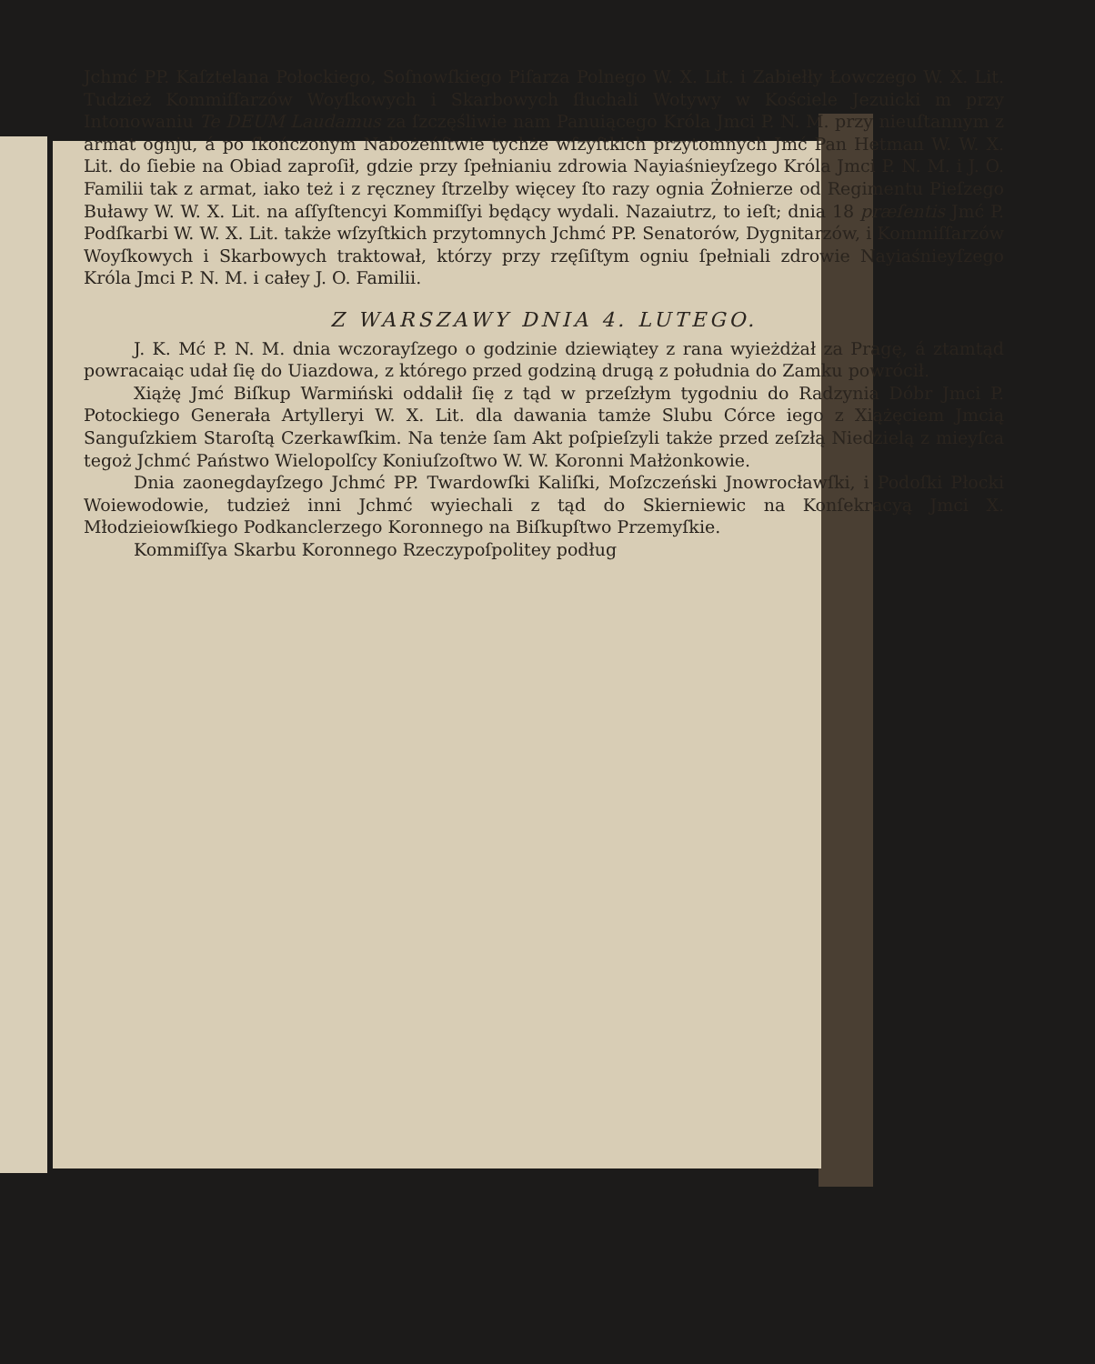Jchmć PP. Kaſztelana Połockiego, Soſnowſkiego Piſarza Polnego W. X. Lit. i Zabiełły Łowczego W. X. Lit. Tudzież Kommiſſarzów Woyſkowych i Skarbowych ſłuchali Wotywy w Kościele Jezuicki m przy Intonowaniu Te DEUM Laudamus za ſzczęśliwie nam Panuiącego Króla Jmci P. N. M. przy nieuſtannym z armat ognju, á po ſkończonym Nabożeńſtwie tychże wſzyſtkich przytomnych Jmć Pan Hetman W. W. X. Lit. do ſiebie na Obiad zaproſił, gdzie przy ſpełnianiu zdrowia Nayiaśnieyſzego Króla Jmci P. N. M. i J. O. Familii tak z armat, iako też i z ręczney ſtrzelby więcey ſto razy ognia Żołnierze od Regimentu Pieſzego Buławy W. W. X. Lit. na aſſyſtencyi Kommiſſyi będący wydali. Nazaiutrz, to ieſt; dnia 18 præſentis Jmć P. Podſkarbi W. W. X. Lit. także wſzyſtkich przytomnych Jchmć PP. Senatorów, Dygnitarzów, i Kommiſſarzów Woyſkowych i Skarbowych traktował, którzy przy rzęſiſtym ogniu ſpełniali zdrowie Nayiaśnieyſzego Króla Jmci P. N. M. i całey J. O. Familii.
Z WARSZAWY DNIA 4. LUTEGO.
J. K. Mć P. N. M. dnia wczorayſzego o godzinie dziewiątey z rana wyieżdżał za Pragę, á ztamtąd powracaiąc udał ſię do Uiazdowa, z którego przed godziną drugą z południa do Zamku powrócił.
Xiążę Jmć Biſkup Warmiński oddalił ſię z tąd w przeſzłym tygodniu do Radzynia Dóbr Jmci P. Potockiego Generała Artylleryi W. X. Lit. dla dawania tamże Slubu Córce iego z Xiążęciem Jmcią Sanguſzkiem Staroſtą Czerkawſkim. Na tenże ſam Akt poſpieſzyli także przed zeſzłą Niedzielą z mieyſca tegoż Jchmć Państwo Wielopolſcy Koniuſzoſtwo W. W. Koronni Małżonkowie.
Dnia zaonegdayſzego Jchmć PP. Twardowſki Kaliſki, Moſzczeński Jnowrocławſki, i Podoſki Płocki Woiewodowie, tudzież inni Jchmć wyiechali z tąd do Skierniewic na Konſekracyą Jmci X. Młodzieiowſkiego Podkanclerzego Koronnego na Biſkupſtwo Przemyſkie.
Kommiſſya Skarbu Koronnego Rzeczypoſpolitey podług